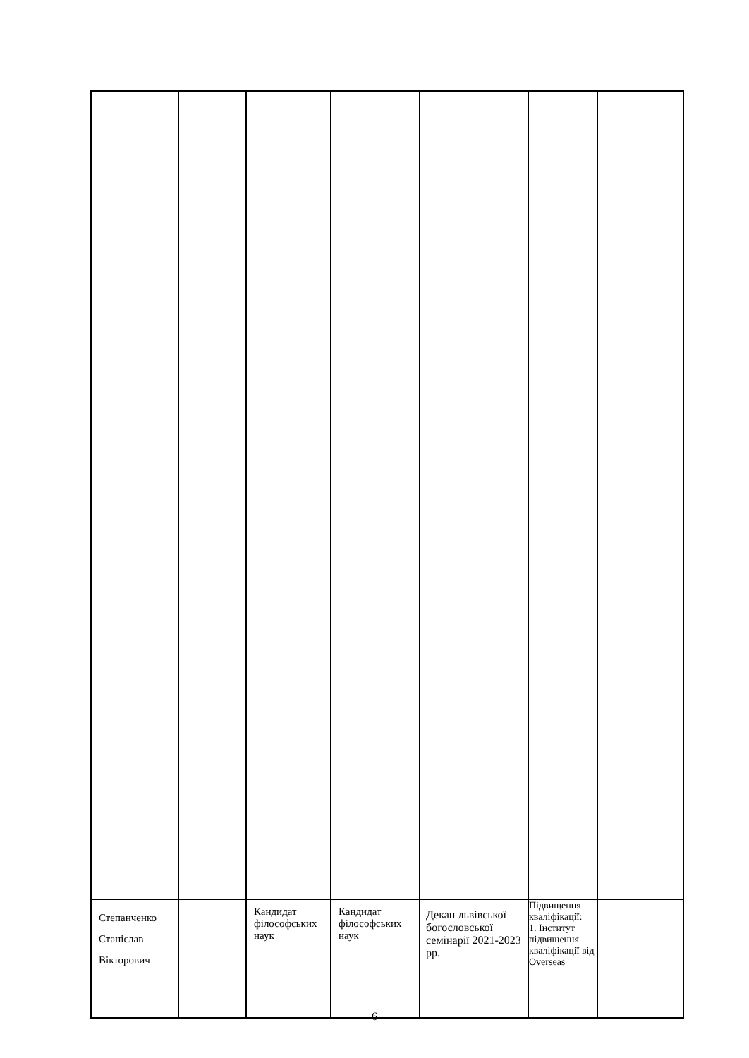| Степанченко Станіслав Вікторович | | Кандидат філософських наук | Кандидат філософських наук | Декан львівської богословської семінарії 2021-2023 рр. | Підвищення кваліфікації: 1. Інститут підвищення кваліфікації від Overseas | |
6